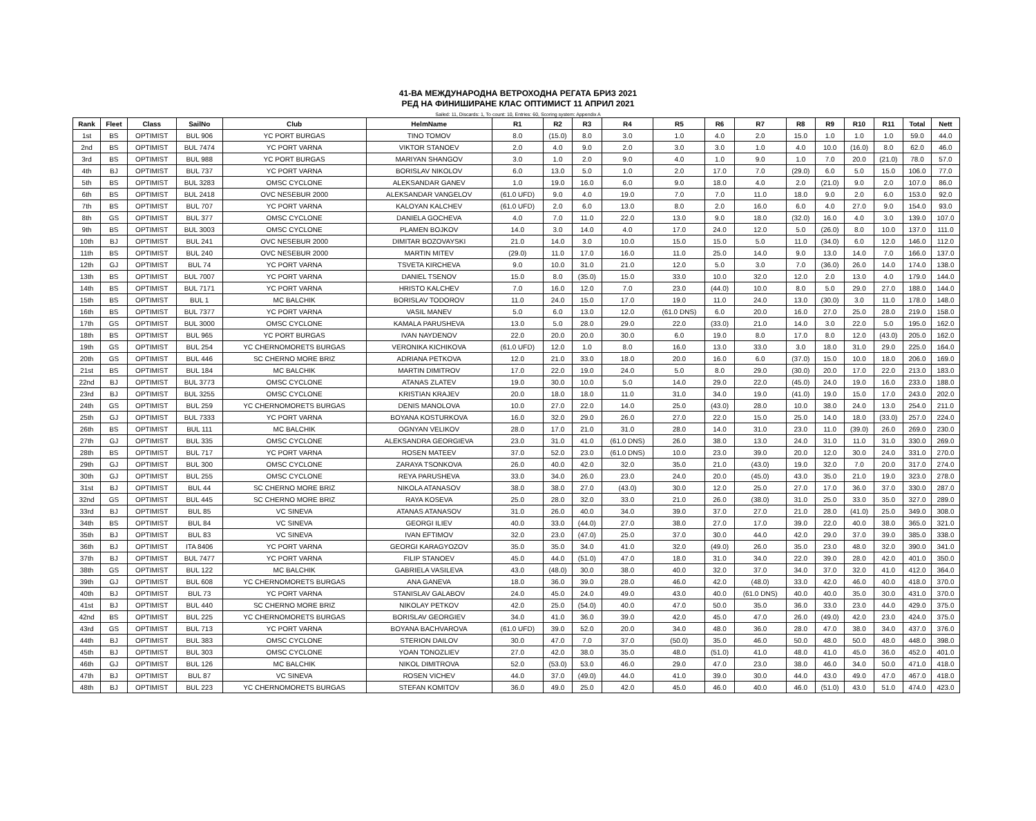41-ВА МЕЖДУНАРОДНА ВЕТРОХОДНА РЕГАТА БРИЗ 2021
РЕД НА ФИНИШИРАНЕ КЛАС ОПТИМИСТ 11 АПРИЛ 2021
Sailed: 11, Discards: 1, To count: 10, Entries: 60, Scoring system: Appendix A
| Rank | Fleet | Class | SailNo | Club | HelmName | R1 | R2 | R3 | R4 | R5 | R6 | R7 | R8 | R9 | R10 | R11 | Total | Nett |
| --- | --- | --- | --- | --- | --- | --- | --- | --- | --- | --- | --- | --- | --- | --- | --- | --- | --- | --- |
| 1st | BS | OPTIMIST | BUL 906 | YC PORT BURGAS | TINO TOMOV | 8.0 | (15.0) | 8.0 | 3.0 | 1.0 | 4.0 | 2.0 | 15.0 | 1.0 | 1.0 | 1.0 | 59.0 | 44.0 |
| 2nd | BS | OPTIMIST | BUL 7474 | YC PORT VARNA | VIKTOR STANOEV | 2.0 | 4.0 | 9.0 | 2.0 | 3.0 | 3.0 | 1.0 | 4.0 | 10.0 | (16.0) | 8.0 | 62.0 | 46.0 |
| 3rd | BS | OPTIMIST | BUL 988 | YC PORT BURGAS | MARIYAN SHANGOV | 3.0 | 1.0 | 2.0 | 9.0 | 4.0 | 1.0 | 9.0 | 1.0 | 7.0 | 20.0 | (21.0) | 78.0 | 57.0 |
| 4th | BJ | OPTIMIST | BUL 737 | YC PORT VARNA | BORISLAV NIKOLOV | 6.0 | 13.0 | 5.0 | 1.0 | 2.0 | 17.0 | 7.0 | (29.0) | 6.0 | 5.0 | 15.0 | 106.0 | 77.0 |
| 5th | BS | OPTIMIST | BUL 3283 | OMSC CYCLONE | ALEKSANDAR GANEV | 1.0 | 19.0 | 16.0 | 6.0 | 9.0 | 18.0 | 4.0 | 2.0 | (21.0) | 9.0 | 2.0 | 107.0 | 86.0 |
| 6th | BS | OPTIMIST | BUL 2418 | OVC NESEBUR 2000 | ALEKSANDAR VANGELOV | (61.0 UFD) | 9.0 | 4.0 | 19.0 | 7.0 | 7.0 | 11.0 | 18.0 | 9.0 | 2.0 | 6.0 | 153.0 | 92.0 |
| 7th | BS | OPTIMIST | BUL 707 | YC PORT VARNA | KALOYAN KALCHEV | (61.0 UFD) | 2.0 | 6.0 | 13.0 | 8.0 | 2.0 | 16.0 | 6.0 | 4.0 | 27.0 | 9.0 | 154.0 | 93.0 |
| 8th | GS | OPTIMIST | BUL 377 | OMSC CYCLONE | DANIELA GOCHEVA | 4.0 | 7.0 | 11.0 | 22.0 | 13.0 | 9.0 | 18.0 | (32.0) | 16.0 | 4.0 | 3.0 | 139.0 | 107.0 |
| 9th | BS | OPTIMIST | BUL 3003 | OMSC CYCLONE | PLAMEN BOJKOV | 14.0 | 3.0 | 14.0 | 4.0 | 17.0 | 24.0 | 12.0 | 5.0 | (26.0) | 8.0 | 10.0 | 137.0 | 111.0 |
| 10th | BJ | OPTIMIST | BUL 241 | OVC NESEBUR 2000 | DIMITAR BOZOVAYSKI | 21.0 | 14.0 | 3.0 | 10.0 | 15.0 | 15.0 | 5.0 | 11.0 | (34.0) | 6.0 | 12.0 | 146.0 | 112.0 |
| 11th | BS | OPTIMIST | BUL 240 | OVC NESEBUR 2000 | MARTIN MITEV | (29.0) | 11.0 | 17.0 | 16.0 | 11.0 | 25.0 | 14.0 | 9.0 | 13.0 | 14.0 | 7.0 | 166.0 | 137.0 |
| 12th | GJ | OPTIMIST | BUL 74 | YC PORT VARNA | TSVETA KIRCHEVA | 9.0 | 10.0 | 31.0 | 21.0 | 12.0 | 5.0 | 3.0 | 7.0 | (36.0) | 26.0 | 14.0 | 174.0 | 138.0 |
| 13th | BS | OPTIMIST | BUL 7007 | YC PORT VARNA | DANIEL TSENOV | 15.0 | 8.0 | (35.0) | 15.0 | 33.0 | 10.0 | 32.0 | 12.0 | 2.0 | 13.0 | 4.0 | 179.0 | 144.0 |
| 14th | BS | OPTIMIST | BUL 7171 | YC PORT VARNA | HRISTO KALCHEV | 7.0 | 16.0 | 12.0 | 7.0 | 23.0 | (44.0) | 10.0 | 8.0 | 5.0 | 29.0 | 27.0 | 188.0 | 144.0 |
| 15th | BS | OPTIMIST | BUL 1 | MC BALCHIK | BORISLAV TODOROV | 11.0 | 24.0 | 15.0 | 17.0 | 19.0 | 11.0 | 24.0 | 13.0 | (30.0) | 3.0 | 11.0 | 178.0 | 148.0 |
| 16th | BS | OPTIMIST | BUL 7377 | YC PORT VARNA | VASIL MANEV | 5.0 | 6.0 | 13.0 | 12.0 | (61.0 DNS) | 6.0 | 20.0 | 16.0 | 27.0 | 25.0 | 28.0 | 219.0 | 158.0 |
| 17th | GS | OPTIMIST | BUL 3000 | OMSC CYCLONE | KAMALA PARUSHEVA | 13.0 | 5.0 | 28.0 | 29.0 | 22.0 | (33.0) | 21.0 | 14.0 | 3.0 | 22.0 | 5.0 | 195.0 | 162.0 |
| 18th | BS | OPTIMIST | BUL 965 | YC PORT BURGAS | IVAN NAYDENOV | 22.0 | 20.0 | 20.0 | 30.0 | 6.0 | 19.0 | 8.0 | 17.0 | 8.0 | 12.0 | (43.0) | 205.0 | 162.0 |
| 19th | GS | OPTIMIST | BUL 254 | YC CHERNOMORETS BURGAS | VERONIKA KICHIKOVA | (61.0 UFD) | 12.0 | 1.0 | 8.0 | 16.0 | 13.0 | 33.0 | 3.0 | 18.0 | 31.0 | 29.0 | 225.0 | 164.0 |
| 20th | GS | OPTIMIST | BUL 446 | SC CHERNO MORE BRIZ | ADRIANA PETKOVA | 12.0 | 21.0 | 33.0 | 18.0 | 20.0 | 16.0 | 6.0 | (37.0) | 15.0 | 10.0 | 18.0 | 206.0 | 169.0 |
| 21st | BS | OPTIMIST | BUL 184 | MC BALCHIK | MARTIN DIMITROV | 17.0 | 22.0 | 19.0 | 24.0 | 5.0 | 8.0 | 29.0 | (30.0) | 20.0 | 17.0 | 22.0 | 213.0 | 183.0 |
| 22nd | BJ | OPTIMIST | BUL 3773 | OMSC CYCLONE | ATANAS ZLATEV | 19.0 | 30.0 | 10.0 | 5.0 | 14.0 | 29.0 | 22.0 | (45.0) | 24.0 | 19.0 | 16.0 | 233.0 | 188.0 |
| 23rd | BJ | OPTIMIST | BUL 3255 | OMSC CYCLONE | KRISTIAN KRAJEV | 20.0 | 18.0 | 18.0 | 11.0 | 31.0 | 34.0 | 19.0 | (41.0) | 19.0 | 15.0 | 17.0 | 243.0 | 202.0 |
| 24th | GS | OPTIMIST | BUL 259 | YC CHERNOMORETS BURGAS | DENIS MANOLOVA | 10.0 | 27.0 | 22.0 | 14.0 | 25.0 | (43.0) | 28.0 | 10.0 | 38.0 | 24.0 | 13.0 | 254.0 | 211.0 |
| 25th | GJ | OPTIMIST | BUL 7333 | YC PORT VARNA | BOYANA KOSTURKOVA | 16.0 | 32.0 | 29.0 | 26.0 | 27.0 | 22.0 | 15.0 | 25.0 | 14.0 | 18.0 | (33.0) | 257.0 | 224.0 |
| 26th | BS | OPTIMIST | BUL 111 | MC BALCHIK | OGNYAN VELIKOV | 28.0 | 17.0 | 21.0 | 31.0 | 28.0 | 14.0 | 31.0 | 23.0 | 11.0 | (39.0) | 26.0 | 269.0 | 230.0 |
| 27th | GJ | OPTIMIST | BUL 335 | OMSC CYCLONE | ALEKSANDRA GEORGIEVA | 23.0 | 31.0 | 41.0 | (61.0 DNS) | 26.0 | 38.0 | 13.0 | 24.0 | 31.0 | 11.0 | 31.0 | 330.0 | 269.0 |
| 28th | BS | OPTIMIST | BUL 717 | YC PORT VARNA | ROSEN MATEEV | 37.0 | 52.0 | 23.0 | (61.0 DNS) | 10.0 | 23.0 | 39.0 | 20.0 | 12.0 | 30.0 | 24.0 | 331.0 | 270.0 |
| 29th | GJ | OPTIMIST | BUL 300 | OMSC CYCLONE | ZARAYA TSONKOVA | 26.0 | 40.0 | 42.0 | 32.0 | 35.0 | 21.0 | (43.0) | 19.0 | 32.0 | 7.0 | 20.0 | 317.0 | 274.0 |
| 30th | GJ | OPTIMIST | BUL 255 | OMSC CYCLONE | REYA PARUSHEVA | 33.0 | 34.0 | 26.0 | 23.0 | 24.0 | 20.0 | (45.0) | 43.0 | 35.0 | 21.0 | 19.0 | 323.0 | 278.0 |
| 31st | BJ | OPTIMIST | BUL 44 | SC CHERNO MORE BRIZ | NIKOLA ATANASOV | 38.0 | 38.0 | 27.0 | (43.0) | 30.0 | 12.0 | 25.0 | 27.0 | 17.0 | 36.0 | 37.0 | 330.0 | 287.0 |
| 32nd | GS | OPTIMIST | BUL 445 | SC CHERNO MORE BRIZ | RAYA KOSEVA | 25.0 | 28.0 | 32.0 | 33.0 | 21.0 | 26.0 | (38.0) | 31.0 | 25.0 | 33.0 | 35.0 | 327.0 | 289.0 |
| 33rd | BJ | OPTIMIST | BUL 85 | VC SINEVA | ATANAS ATANASOV | 31.0 | 26.0 | 40.0 | 34.0 | 39.0 | 37.0 | 27.0 | 21.0 | 28.0 | (41.0) | 25.0 | 349.0 | 308.0 |
| 34th | BS | OPTIMIST | BUL 84 | VC SINEVA | GEORGI ILIEV | 40.0 | 33.0 | (44.0) | 27.0 | 38.0 | 27.0 | 17.0 | 39.0 | 22.0 | 40.0 | 38.0 | 365.0 | 321.0 |
| 35th | BJ | OPTIMIST | BUL 83 | VC SINEVA | IVAN EFTIMOV | 32.0 | 23.0 | (47.0) | 25.0 | 37.0 | 30.0 | 44.0 | 42.0 | 29.0 | 37.0 | 39.0 | 385.0 | 338.0 |
| 36th | BJ | OPTIMIST | ITA 8406 | YC PORT VARNA | GEORGI KARAGYOZOV | 35.0 | 35.0 | 34.0 | 41.0 | 32.0 | (49.0) | 26.0 | 35.0 | 23.0 | 48.0 | 32.0 | 390.0 | 341.0 |
| 37th | BJ | OPTIMIST | BUL 7477 | YC PORT VARNA | FILIP STANOEV | 45.0 | 44.0 | (51.0) | 47.0 | 18.0 | 31.0 | 34.0 | 22.0 | 39.0 | 28.0 | 42.0 | 401.0 | 350.0 |
| 38th | GS | OPTIMIST | BUL 122 | MC BALCHIK | GABRIELA VASILEVA | 43.0 | (48.0) | 30.0 | 38.0 | 40.0 | 32.0 | 37.0 | 34.0 | 37.0 | 32.0 | 41.0 | 412.0 | 364.0 |
| 39th | GJ | OPTIMIST | BUL 608 | YC CHERNOMORETS BURGAS | ANA GANEVA | 18.0 | 36.0 | 39.0 | 28.0 | 46.0 | 42.0 | (48.0) | 33.0 | 42.0 | 46.0 | 40.0 | 418.0 | 370.0 |
| 40th | BJ | OPTIMIST | BUL 73 | YC PORT VARNA | STANISLAV GALABOV | 24.0 | 45.0 | 24.0 | 49.0 | 43.0 | 40.0 | (61.0 DNS) | 40.0 | 40.0 | 35.0 | 30.0 | 431.0 | 370.0 |
| 41st | BJ | OPTIMIST | BUL 440 | SC CHERNO MORE BRIZ | NIKOLAY PETKOV | 42.0 | 25.0 | (54.0) | 40.0 | 47.0 | 50.0 | 35.0 | 36.0 | 33.0 | 23.0 | 44.0 | 429.0 | 375.0 |
| 42nd | BS | OPTIMIST | BUL 225 | YC CHERNOMORETS BURGAS | BORISLAV GEORGIEV | 34.0 | 41.0 | 36.0 | 39.0 | 42.0 | 45.0 | 47.0 | 26.0 | (49.0) | 42.0 | 23.0 | 424.0 | 375.0 |
| 43rd | GS | OPTIMIST | BUL 713 | YC PORT VARNA | BOYANA BACHVAROVA | (61.0 UFD) | 39.0 | 52.0 | 20.0 | 34.0 | 48.0 | 36.0 | 28.0 | 47.0 | 38.0 | 34.0 | 437.0 | 376.0 |
| 44th | BJ | OPTIMIST | BUL 383 | OMSC CYCLONE | STERION DAILOV | 30.0 | 47.0 | 7.0 | 37.0 | (50.0) | 35.0 | 46.0 | 50.0 | 48.0 | 50.0 | 48.0 | 448.0 | 398.0 |
| 45th | BJ | OPTIMIST | BUL 303 | OMSC CYCLONE | YOAN TONOZLIEV | 27.0 | 42.0 | 38.0 | 35.0 | 48.0 | (51.0) | 41.0 | 48.0 | 41.0 | 45.0 | 36.0 | 452.0 | 401.0 |
| 46th | GJ | OPTIMIST | BUL 126 | MC BALCHIK | NIKOL DIMITROVA | 52.0 | (53.0) | 53.0 | 46.0 | 29.0 | 47.0 | 23.0 | 38.0 | 46.0 | 34.0 | 50.0 | 471.0 | 418.0 |
| 47th | BJ | OPTIMIST | BUL 87 | VC SINEVA | ROSEN VICHEV | 44.0 | 37.0 | (49.0) | 44.0 | 41.0 | 39.0 | 30.0 | 44.0 | 43.0 | 49.0 | 47.0 | 467.0 | 418.0 |
| 48th | BJ | OPTIMIST | BUL 223 | YC CHERNOMORETS BURGAS | STEFAN KOMITOV | 36.0 | 49.0 | 25.0 | 42.0 | 45.0 | 46.0 | 40.0 | 46.0 | (51.0) | 43.0 | 51.0 | 474.0 | 423.0 |